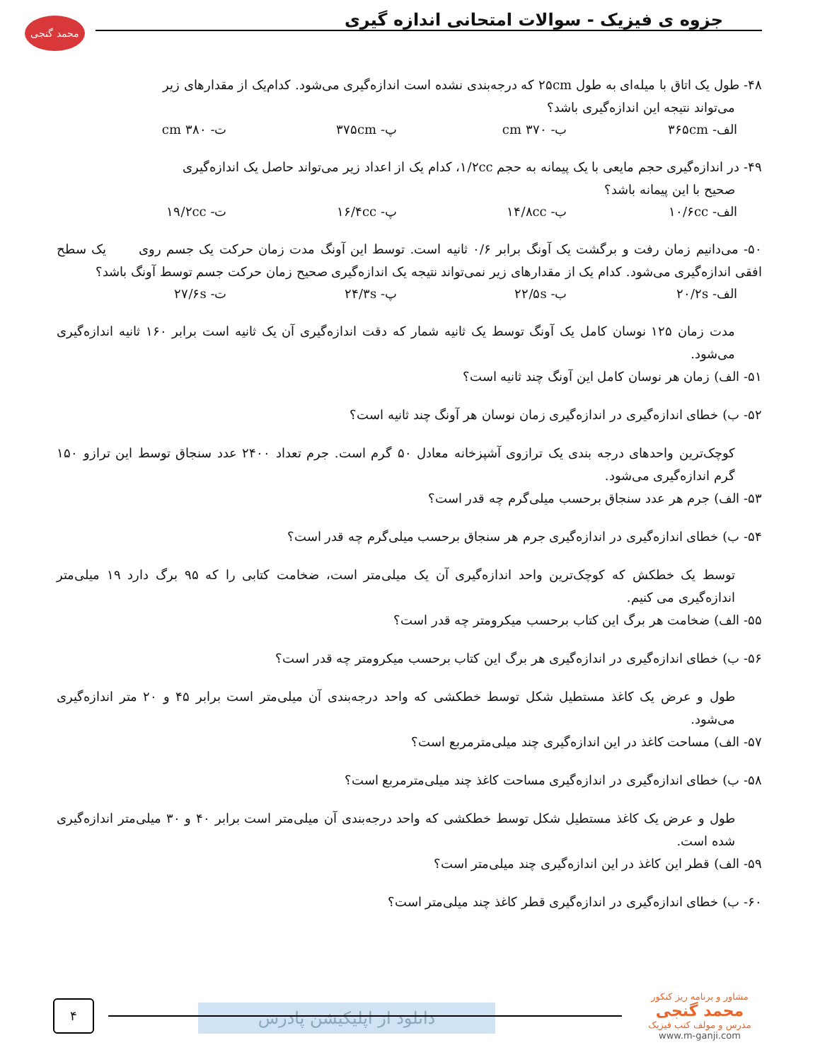محمد گنجی
جزوه ی فیزیک - سوالات امتحانی اندازه گیری
۴۸- طول یک اتاق با میله‌ای به طول ۲۵cm که درجه‌بندی نشده است اندازه‌گیری می‌شود. کدام‌یک از مقدارهای زیر
می‌تواند نتیجه این اندازه‌گیری باشد؟
الف- ۳۶۵cm ب- ۳۷۰ cm پ- ۳۷۵cm ت- ۳۸۰ cm
۴۹- در اندازه‌گیری حجم مایعی با یک پیمانه به حجم ۱/۲cc، کدام یک از اعداد زیر می‌تواند حاصل یک اندازه‌گیری
صحیح با این پیمانه باشد؟
الف- ۱۰/۶cc ب- ۱۴/۸cc پ- ۱۶/۴cc ت- ۱۹/۲cc
۵۰- می‌دانیم زمان رفت و برگشت یک آونگ برابر ۰/۶ ثانیه است. توسط این آونگ مدت زمان حرکت یک جسم روی یک سطح افقی اندازه‌گیری می‌شود. کدام یک از مقدارهای زیر نمی‌تواند نتیجه یک اندازه‌گیری صحیح زمان حرکت جسم توسط آونگ باشد؟
الف- ۲۰/۲s ب- ۲۲/۵s پ- ۲۴/۳s ت- ۲۷/۶s
مدت زمان ۱۲۵ نوسان کامل یک آونگ توسط یک ثانیه شمار که دقت اندازه‌گیری آن یک ثانیه است برابر ۱۶۰ ثانیه اندازه‌گیری می‌شود.
۵۱- الف) زمان هر نوسان کامل این آونگ چند ثانیه است؟
۵۲- ب) خطای اندازه‌گیری در اندازه‌گیری زمان نوسان هر آونگ چند ثانیه است؟
کوچک‌ترین واحدهای درجه بندی یک ترازوی آشپزخانه معادل ۵۰ گرم است. جرم تعداد ۲۴۰۰ عدد سنجاق توسط این ترازو ۱۵۰ گرم اندازه‌گیری می‌شود.
۵۳- الف) جرم هر عدد سنجاق برحسب میلی‌گرم چه قدر است؟
۵۴- ب) خطای اندازه‌گیری در اندازه‌گیری جرم هر سنجاق برحسب میلی‌گرم چه قدر است؟
توسط یک خطکش که کوچک‌ترین واحد اندازه‌گیری آن یک میلی‌متر است، ضخامت کتابی را که ۹۵ برگ دارد ۱۹ میلی‌متر اندازه‌گیری می کنیم.
۵۵- الف) ضخامت هر برگ این کتاب برحسب میکرومتر چه قدر است؟
۵۶- ب) خطای اندازه‌گیری در اندازه‌گیری هر برگ این کتاب برحسب میکرومتر چه قدر است؟
طول و عرض یک کاغذ مستطیل شکل توسط خطکشی که واحد درجه‌بندی آن میلی‌متر است برابر ۴۵ و ۲۰ متر اندازه‌گیری می‌شود.
۵۷- الف) مساحت کاغذ در این اندازه‌گیری چند میلی‌مترمربع است؟
۵۸- ب) خطای اندازه‌گیری در اندازه‌گیری مساحت کاغذ چند میلی‌مترمربع است؟
طول و عرض یک کاغذ مستطیل شکل توسط خطکشی که واحد درجه‌بندی آن میلی‌متر است برابر ۴۰ و ۳۰ میلی‌متر اندازه‌گیری شده است.
۵۹- الف) قطر این کاغذ در این اندازه‌گیری چند میلی‌متر است؟
۶۰- ب) خطای اندازه‌گیری در اندازه‌گیری قطر کاغذ چند میلی‌متر است؟
دانلود از اپلیکیشن پادرس
۴
مشاور و برنامه ریز کنکور
محمد گنجی
مدرس و مولف کتب فیزیک
www.m-ganji.com